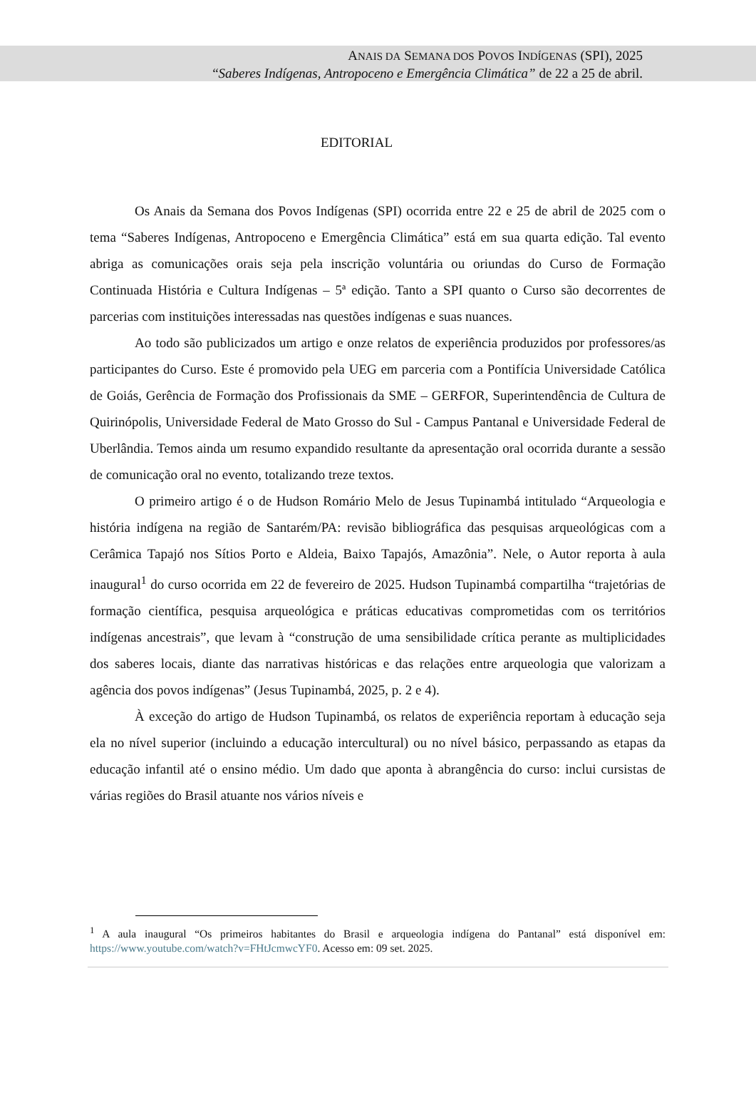ANAIS DA SEMANA DOS POVOS INDÍGENAS (SPI), 2025
“Saberes Indígenas, Antropoceno e Emergência Climática” de 22 a 25 de abril.
EDITORIAL
Os Anais da Semana dos Povos Indígenas (SPI) ocorrida entre 22 e 25 de abril de 2025 com o tema “Saberes Indígenas, Antropoceno e Emergência Climática” está em sua quarta edição. Tal evento abriga as comunicações orais seja pela inscrição voluntária ou oriundas do Curso de Formação Continuada História e Cultura Indígenas – 5ª edição. Tanto a SPI quanto o Curso são decorrentes de parcerias com instituições interessadas nas questões indígenas e suas nuances.
Ao todo são publicizados um artigo e onze relatos de experiência produzidos por professores/as participantes do Curso. Este é promovido pela UEG em parceria com a Pontifícia Universidade Católica de Goiás, Gerência de Formação dos Profissionais da SME – GERFOR, Superintendência de Cultura de Quirinópolis, Universidade Federal de Mato Grosso do Sul - Campus Pantanal e Universidade Federal de Uberlândia. Temos ainda um resumo expandido resultante da apresentação oral ocorrida durante a sessão de comunicação oral no evento, totalizando treze textos.
O primeiro artigo é o de Hudson Romário Melo de Jesus Tupinambá intitulado “Arqueologia e história indígena na região de Santarém/PA: revisão bibliográfica das pesquisas arqueológicas com a Cerâmica Tapajó nos Sítios Porto e Aldeia, Baixo Tapajós, Amazônia”. Nele, o Autor reporta à aula inaugural<sup>1</sup> do curso ocorrida em 22 de fevereiro de 2025. Hudson Tupinambá compartilha “trajetórias de formação científica, pesquisa arqueológica e práticas educativas comprometidas com os territórios indígenas ancestrais”, que levam à “construção de uma sensibilidade crítica perante as multiplicidades dos saberes locais, diante das narrativas históricas e das relações entre arqueologia que valorizam a agência dos povos indígenas” (Jesus Tupinambá, 2025, p. 2 e 4).
À exceção do artigo de Hudson Tupinambá, os relatos de experiência reportam à educação seja ela no nível superior (incluindo a educação intercultural) ou no nível básico, perpassando as etapas da educação infantil até o ensino médio. Um dado que aponta à abrangência do curso: inclui cursistas de várias regiões do Brasil atuante nos vários níveis e
<sup>1</sup> A aula inaugural “Os primeiros habitantes do Brasil e arqueologia indígena do Pantanal” está disponível em: https://www.youtube.com/watch?v=FHtJcmwcYF0. Acesso em: 09 set. 2025.